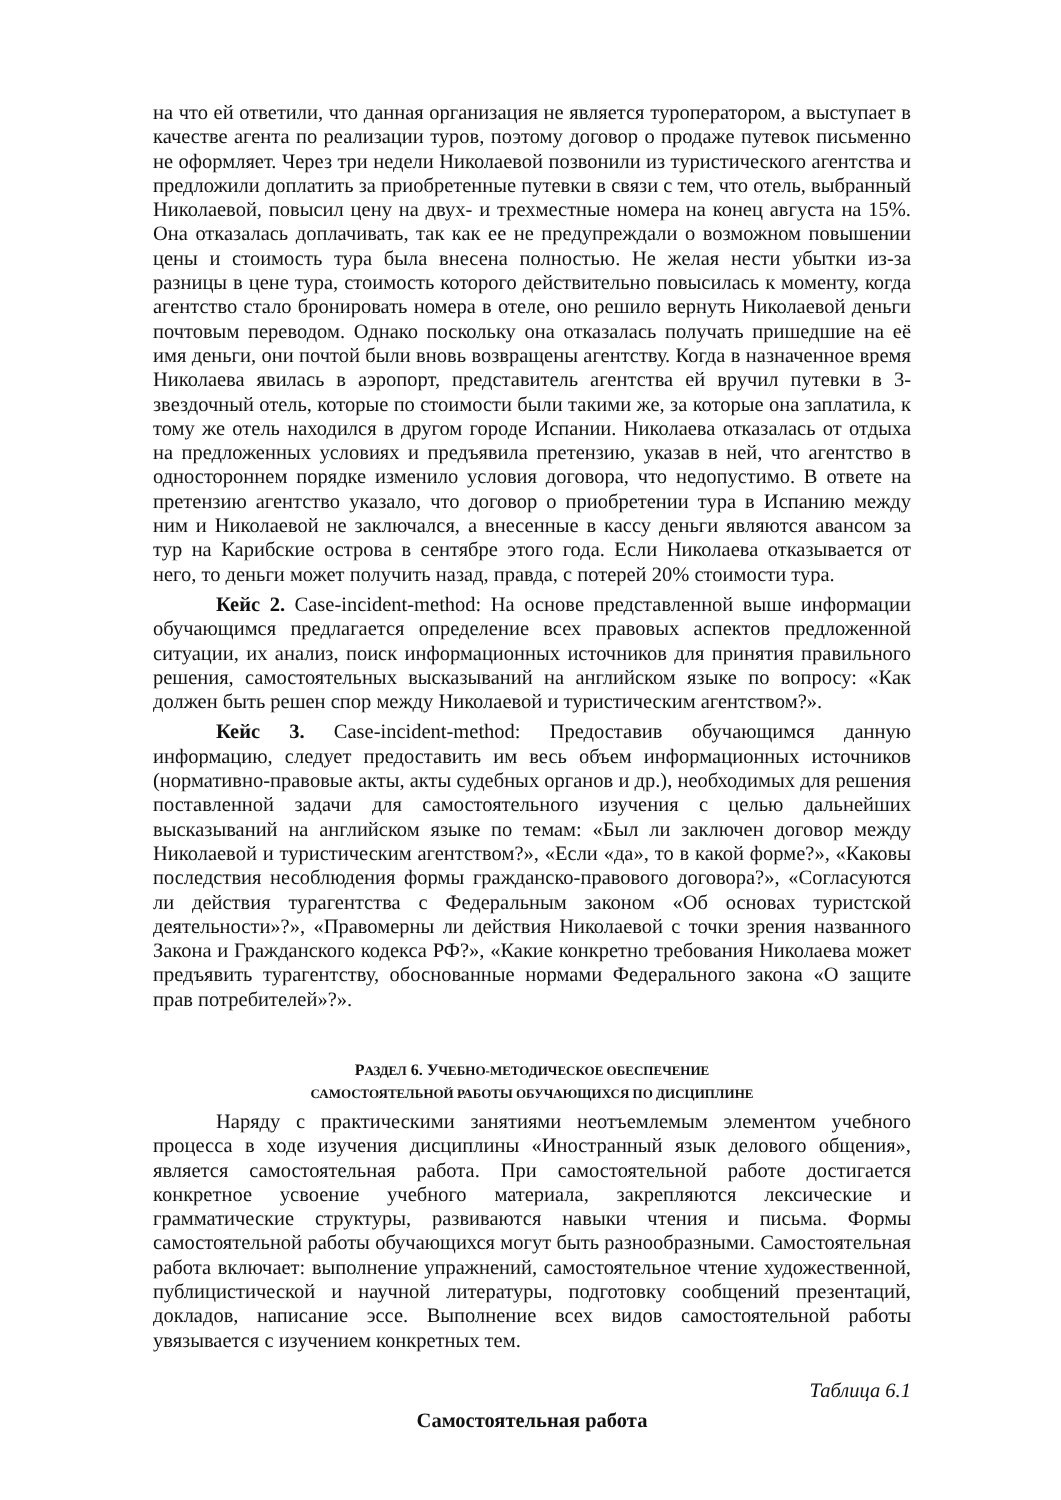на что ей ответили, что данная организация не является туроператором, а выступает в качестве агента по реализации туров, поэтому договор о продаже путевок письменно не оформляет. Через три недели Николаевой позвонили из туристического агентства и предложили доплатить за приобретенные путевки в связи с тем, что отель, выбранный Николаевой, повысил цену на двух- и трехместные номера на конец августа на 15%. Она отказалась доплачивать, так как ее не предупреждали о возможном повышении цены и стоимость тура была внесена полностью. Не желая нести убытки из-за разницы в цене тура, стоимость которого действительно повысилась к моменту, когда агентство стало бронировать номера в отеле, оно решило вернуть Николаевой деньги почтовым переводом. Однако поскольку она отказалась получать пришедшие на её имя деньги, они почтой были вновь возвращены агентству. Когда в назначенное время Николаева явилась в аэропорт, представитель агентства ей вручил путевки в 3-звездочный отель, которые по стоимости были такими же, за которые она заплатила, к тому же отель находился в другом городе Испании. Николаева отказалась от отдыха на предложенных условиях и предъявила претензию, указав в ней, что агентство в одностороннем порядке изменило условия договора, что недопустимо. В ответе на претензию агентство указало, что договор о приобретении тура в Испанию между ним и Николаевой не заключался, а внесенные в кассу деньги являются авансом за тур на Карибские острова в сентябре этого года. Если Николаева отказывается от него, то деньги может получить назад, правда, с потерей 20% стоимости тура.
Кейс 2. Case-incident-method: На основе представленной выше информации обучающимся предлагается определение всех правовых аспектов предложенной ситуации, их анализ, поиск информационных источников для принятия правильного решения, самостоятельных высказываний на английском языке по вопросу: «Как должен быть решен спор между Николаевой и туристическим агентством?».
Кейс 3. Case-incident-method: Предоставив обучающимся данную информацию, следует предоставить им весь объем информационных источников (нормативно-правовые акты, акты судебных органов и др.), необходимых для решения поставленной задачи для самостоятельного изучения с целью дальнейших высказываний на английском языке по темам: «Был ли заключен договор между Николаевой и туристическим агентством?», «Если «да», то в какой форме?», «Каковы последствия несоблюдения формы гражданско-правового договора?», «Согласуются ли действия турагентства с Федеральным законом «Об основах туристской деятельности»?», «Правомерны ли действия Николаевой с точки зрения названного Закона и Гражданского кодекса РФ?», «Какие конкретно требования Николаева может предъявить турагентству, обоснованные нормами Федерального закона «О защите прав потребителей»?».
РАЗДЕЛ 6. УЧЕБНО-МЕТОДИЧЕСКОЕ ОБЕСПЕЧЕНИЕ
САМОСТОЯТЕЛЬНОЙ РАБОТЫ ОБУЧАЮЩИХСЯ ПО ДИСЦИПЛИНЕ
Наряду с практическими занятиями неотъемлемым элементом учебного процесса в ходе изучения дисциплины «Иностранный язык делового общения», является самостоятельная работа. При самостоятельной работе достигается конкретное усвоение учебного материала, закрепляются лексические и грамматические структуры, развиваются навыки чтения и письма. Формы самостоятельной работы обучающихся могут быть разнообразными. Самостоятельная работа включает: выполнение упражнений, самостоятельное чтение художественной, публицистической и научной литературы, подготовку сообщений презентаций, докладов, написание эссе. Выполнение всех видов самостоятельной работы увязывается с изучением конкретных тем.
Таблица 6.1
Самостоятельная работа